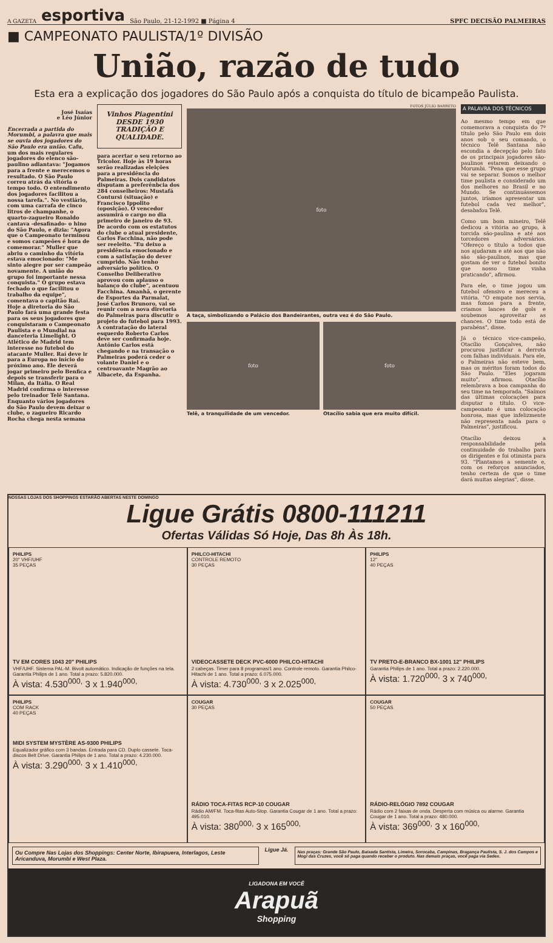A GAZETA esportiva São Paulo, 21-12-1992 ■ Página 4 SPFC DECISÃO PALMEIRAS
■ CAMPEONATO PAULISTA/1º DIVISÃO
União, razão de tudo
Esta era a explicação dos jogadores do São Paulo após a conquista do título de bicampeão Paulista.
José Isaías
e Léo Júnior
Encerrada a partida do Morumbi, a palavra que mais se ouvia dos jogadores do São Paulo era união. Cafu, um dos mais regulares jogadores do elenco são-paulino adiantava: "Jogamos para a frente e merecemos o resultado. O São Paulo correu atrás da vitória o tempo todo. O entendimento dos jogadores facilitou a nossa tarefa.". No vestiário, com uma carrafa de cinco litros de champanhe, o quarto-zagueiro Ronaldo cantava -desafinado- o hino do São Paulo, e dizia: "Agora que o Campeonato terminou e somos campeões é hora de comemorar." Muller que abriu o caminho da vitória estava emocionado: "Me sinto alegre por ser campeão novamente. A união do grupo foi importante nessa conquista." O grupo estava fechado o que facilitou o trabalho da equipe", comentava o capitão Raí. Hoje a diretoria do São Paulo fará uma grande festa para os seus jogadores que conquistaram o Campeonato Paulista e o Mundial na danceteria Limelight. O Atlético de Madrid tem interesse no futebol do atacante Muller. Raí deve ir para a Europa no início do próximo ano. Ele deverá jogar primeiro pelo Benfica e depois se transferir para o Milan, da Itália. O Real Madrid confirma o interesse pelo treinador Telê Santana. Enquanto vários jogadores do São Paulo devem deixar o clube, o zagueiro Ricardo Rocha chega nesta semana
Vinhos Piagentini
DESDE 1930
TRADIÇÃO E QUALIDADE.
para acertar o seu retorno ao Tricolor. Hoje às 19 horas serão realizadas eleições para a presidência do Palmeiras. Dois candidatos disputam a preferênbcia dos 284 conselheiros: Mustafá Contursi (situação) e Francisco Ippolito (oposição). O vencedor assumirá o cargo no dia primeiro de janeiro de 93. De acordo com os estatutos do clube o atual presidente, Carlos Facchina, não pode ser reeleito. "Eu deixo a presidência emocionado e com a satisfação do dever cumprido. Não tenho adversário político. O Conselho Deliberativo aprovou com aplauso o balanço do clube", acentuou Facchina. Amanhã, o gerente de Esportes da Parmalat, José Carlos Brunoro, vai se reunir com a nova diretoria do Palmeiras para discutir o projeto do futebol para 1993. A contratação do lateral esquerdo Roberto Carlos deve ser confirmada hoje. Antônio Carlos está chegando e na transação o Palmeiras poderá ceder o volante Daniel e o centroavante Magrão ao Albacete, da Espanha.
FOTOS JÚLIO BARRETO
foto
A taça, simbolizando o Palácio dos Bandeirantes, outra vez é do São Paulo.
foto
Telê, a tranquilidade de um vencedor.
foto
Otacílio sabia que era muito difícil.
A PALAVRA DOS TÉCNICOS
Ao mesmo tempo em que comemorava a conquista do 7º título pelo São Paulo em dois anos sob o seu comando, o técnico Telê Santana não escondia a decepção pelo fato de os principais jogadores são-paulinos estarem deixando o Morumbi. "Pena que esse grupo vai se separar. Somos o melhor time paulista e considerado um dos melhores no Brasil e no Mundo. Se continuássemos juntos, iríamos apresentar um futebol cada vez melhor", desabafou Telê.
Como um bom mineiro, Telê dedicou a vitória ao grupo, à torcida são-paulina e até aos torcedores adversários. "Ofereço o título a todos que nos ajudaram e até aos que não são são-paulinos, mas que gostam de ver o futebol bonito que nosso time vinha praticando", afirmou.
Para ele, o time jogou um futebol ofensivo e mereceu a vitória. "O empate nos servia, mas fomos para a frente, criamos lances de gols e soubemos aproveitar as chances. O time todo está de parabéns", disse.
Já o técnico vice-campeão, Otacílio Gonçalves, não procurou justificar a derrota com falhas individuais. Para ele, o Palmeiras não esteve bem, mas os méritos foram todos do São Paulo. "Eles jogaram muito", afirmou. Otacílio relembrava a boa campanha do seu time na temporada. "Saímos das últimas colocações para disputar o título. O vice-campeonato é uma colocação honrosa, mas que infelizmente não representa nada para o Palmeiras", justificou.
Otacílio deixou a responsabilidade pela continuidade do trabalho para os dirigentes e foi otimista para 93. "Plantamos a semente e, com os reforços anunciados, tenho certeza de que o time dará muitas alegrias", disse.
NOSSAS LOJAS DOS SHOPPINGS ESTARÃO ABERTAS NESTE DOMINGO
Ligue Grátis 0800-111211
Ofertas Válidas Só Hoje, Das 8h Às 18h.
PHILIPS
20" VHF/UHF
35 PEÇAS
TV EM CORES 1043 20" PHILIPS
VHF/UHF. Sistema PAL-M. Bivolt automático. Indicação de funções na tela. Garantia Philips de 1 ano. Total a prazo: 5.820.000.
À vista: 4.530<sup>000,</sup> 3 x 1.940<sup>000,</sup>
PHILCO-HITACHI
CONTROLE REMOTO
30 PEÇAS
VIDEOCASSETE DECK PVC-6000 PHILCO-HITACHI
2 cabeças. Timer para 8 programas/1 ano. Controle remoto. Garantia Philco-Hitachi de 1 ano. Total a prazo: 6.075.000.
À vista: 4.730<sup>000,</sup> 3 x 2.025<sup>000,</sup>
PHILIPS
12"
40 PEÇAS
TV PRETO-E-BRANCO BX-1001 12" PHILIPS
Garantia Philips de 1 ano. Total a prazo: 2.220.000.
À vista: 1.720<sup>000,</sup> 3 x 740<sup>000,</sup>
PHILIPS
COM RACK
40 PEÇAS
MIDI SYSTEM MYSTÈRE AS-9300 PHILIPS
Equalizador gráfico com 3 bandas. Entrada para CD. Duplo cassete. Toca-discos Belt Drive. Garantia Philips de 1 ano. Total a prazo: 4.230.000.
À vista: 3.290<sup>000,</sup> 3 x 1.410<sup>000,</sup>
COUGAR
30 PEÇAS
RÁDIO TOCA-FITAS RCP-10 COUGAR
Rádio AM/FM. Toca-fitas Auto-Stop. Garantia Cougar de 1 ano. Total a prazo: 495.010.
À vista: 380<sup>000,</sup> 3 x 165<sup>000,</sup>
COUGAR
50 PEÇAS
RÁDIO-RELÓGIO 7892 COUGAR
Rádio com 2 faixas de onda. Desperta com música ou alarme. Garantia Cougar de 1 ano. Total a prazo: 480.000.
À vista: 369<sup>000,</sup> 3 x 160<sup>000,</sup>
Ou Compre Nas Lojas dos Shoppings: Center Norte, Ibirapuera, Interlagos, Leste Aricanduva, Morumbi e West Plaza.
Ligue Já.
Nas praças: Grande São Paulo, Baixada Santista, Limeira, Sorocaba, Campinas, Bragança Paulista, S. J. dos Campos e Mogi das Cruzes, você só paga quando receber o produto. Nas demais praças, você paga via Sedex.
LIGADONA EM VOCÊ
Arapuã
Shopping